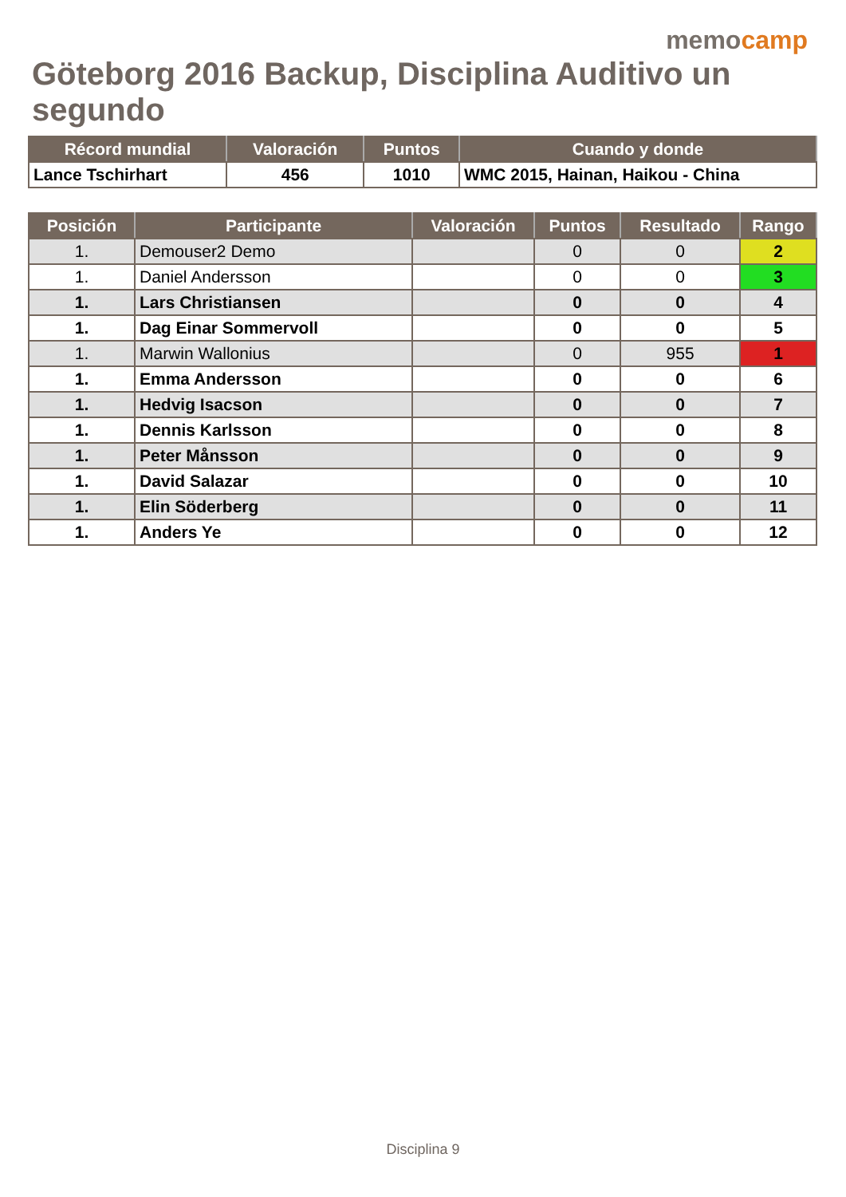memocamp
Göteborg 2016 Backup, Disciplina Auditivo un segundo
| Récord mundial | Valoración | Puntos | Cuando y donde |
| --- | --- | --- | --- |
| Lance Tschirhart | 456 | 1010 | WMC 2015, Hainan, Haikou - China |
| Posición | Participante | Valoración | Puntos | Resultado | Rango |
| --- | --- | --- | --- | --- | --- |
| 1. | Demouser2 Demo | | 0 | 0 | 2 |
| 1. | Daniel Andersson | | 0 | 0 | 3 |
| 1. | Lars Christiansen | | 0 | 0 | 4 |
| 1. | Dag Einar Sommervoll | | 0 | 0 | 5 |
| 1. | Marwin Wallonius | | 0 | 955 | 1 |
| 1. | Emma Andersson | | 0 | 0 | 6 |
| 1. | Hedvig Isacson | | 0 | 0 | 7 |
| 1. | Dennis Karlsson | | 0 | 0 | 8 |
| 1. | Peter Månsson | | 0 | 0 | 9 |
| 1. | David Salazar | | 0 | 0 | 10 |
| 1. | Elin Söderberg | | 0 | 0 | 11 |
| 1. | Anders Ye | | 0 | 0 | 12 |
Disciplina 9